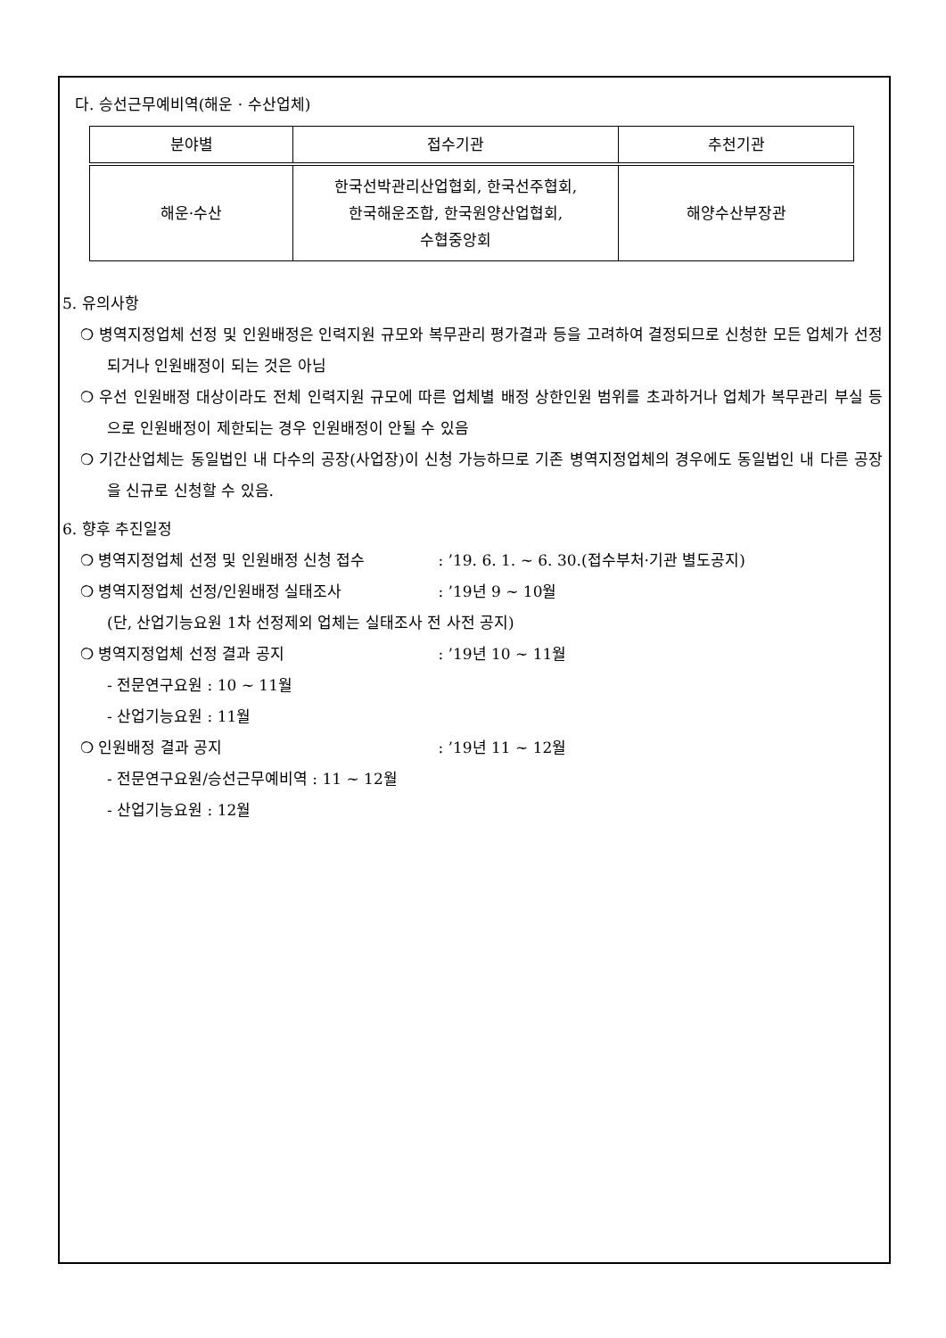다. 승선근무예비역(해운 · 수산업체)
| 분야별 | 접수기관 | 추천기관 |
| --- | --- | --- |
| 해운·수산 | 한국선박관리산업협회, 한국선주협회, 한국해운조합, 한국원양산업협회, 수협중앙회 | 해양수산부장관 |
5. 유의사항
❍ 병역지정업체 선정 및 인원배정은 인력지원 규모와 복무관리 평가결과 등을 고려하여 결정되므로 신청한 모든 업체가 선정되거나 인원배정이 되는 것은 아님
❍ 우선 인원배정 대상이라도 전체 인력지원 규모에 따른 업체별 배정 상한인원 범위를 초과하거나 업체가 복무관리 부실 등으로 인원배정이 제한되는 경우 인원배정이 안될 수 있음
❍ 기간산업체는 동일법인 내 다수의 공장(사업장)이 신청 가능하므로 기존 병역지정업체의 경우에도 동일법인 내 다른 공장을 신규로 신청할 수 있음.
6. 향후 추진일정
❍ 병역지정업체 선정 및 인원배정 신청 접수 : ’19. 6. 1. ~ 6. 30.(접수부처·기관 별도공지)
❍ 병역지정업체 선정/인원배정 실태조사 : ’19년 9 ~ 10월
(단, 산업기능요원 1차 선정제외 업체는 실태조사 전 사전 공지)
❍ 병역지정업체 선정 결과 공지 : ’19년 10 ~ 11월
- 전문연구요원 : 10 ~ 11월
- 산업기능요원 : 11월
❍ 인원배정 결과 공지 : ’19년 11 ~ 12월
- 전문연구요원/승선근무예비역 : 11 ~ 12월
- 산업기능요원 : 12월